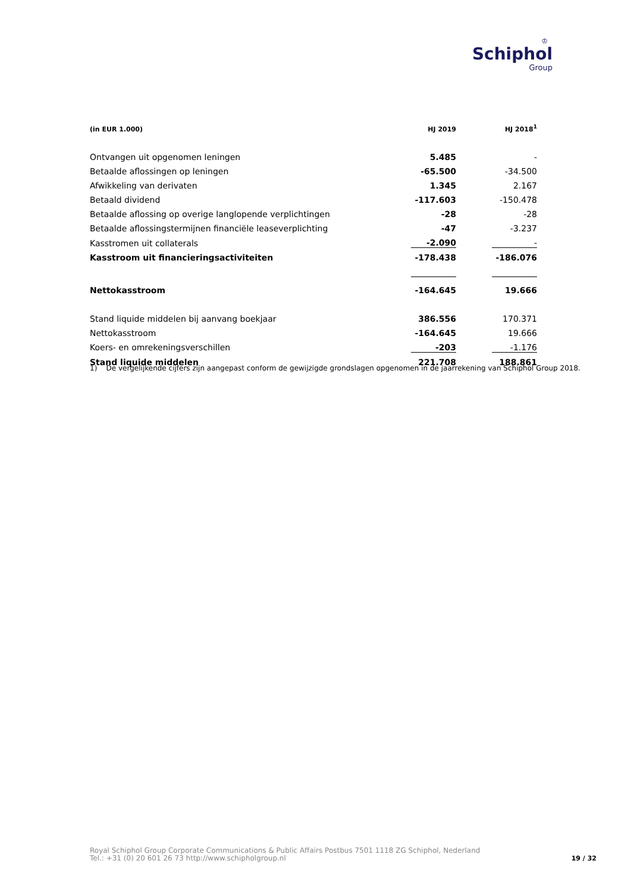♔
Schiphol
Group
| (in EUR 1.000) | HJ 2019 | | HJ 2018<sup>1</sup> |
| --- | --- | --- | --- |
| Ontvangen uit opgenomen leningen | 5.485 | | - |
| Betaalde aflossingen op leningen | -65.500 | | -34.500 |
| Afwikkeling van derivaten | 1.345 | | 2.167 |
| Betaald dividend | -117.603 | | -150.478 |
| Betaalde aflossing op overige langlopende verplichtingen | -28 | | -28 |
| Betaalde aflossingstermijnen financiële leaseverplichting | -47 | | -3.237 |
| Kasstromen uit collaterals | -2.090 | | - |
| Kasstroom uit financieringsactiviteiten | -178.438 | | -186.076 |
| Nettokasstroom | -164.645 | | 19.666 |
| Stand liquide middelen bij aanvang boekjaar | 386.556 | | 170.371 |
| Nettokasstroom | -164.645 | | 19.666 |
| Koers- en omrekeningsverschillen | -203 | | -1.176 |
| Stand liquide middelen | 221.708 | | 188.861 |
1) De vergelijkende cijfers zijn aangepast conform de gewijzigde grondslagen opgenomen in de jaarrekening van Schiphol Group 2018.
Royal Schiphol Group Corporate Communications & Public Affairs Postbus 7501 1118 ZG Schiphol, Nederland
Tel.: +31 (0) 20 601 26 73 http://www.schipholgroup.nl
19 / 32